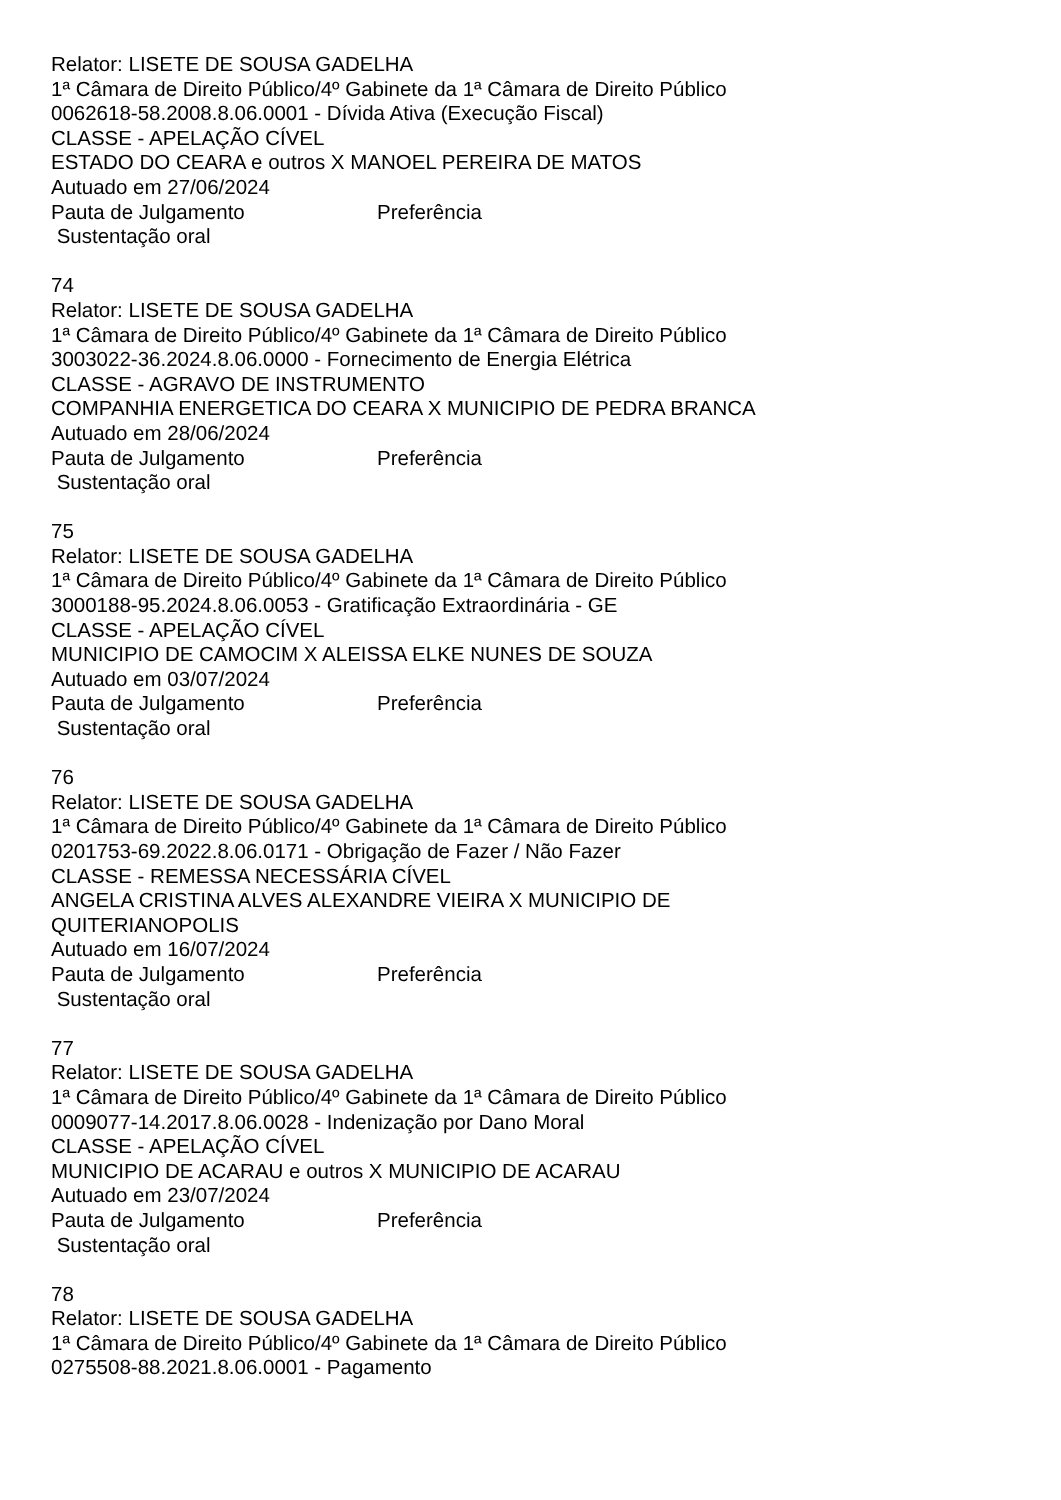Relator: LISETE DE SOUSA GADELHA
1ª Câmara de Direito Público/4º Gabinete da 1ª Câmara de Direito Público
0062618-58.2008.8.06.0001 - Dívida Ativa (Execução Fiscal)
CLASSE - APELAÇÃO CÍVEL
ESTADO DO CEARA e outros X MANOEL PEREIRA DE MATOS
Autuado em 27/06/2024
Pauta de Julgamento Preferência
Sustentação oral
74
Relator: LISETE DE SOUSA GADELHA
1ª Câmara de Direito Público/4º Gabinete da 1ª Câmara de Direito Público
3003022-36.2024.8.06.0000 - Fornecimento de Energia Elétrica
CLASSE - AGRAVO DE INSTRUMENTO
COMPANHIA ENERGETICA DO CEARA X MUNICIPIO DE PEDRA BRANCA
Autuado em 28/06/2024
Pauta de Julgamento Preferência
Sustentação oral
75
Relator: LISETE DE SOUSA GADELHA
1ª Câmara de Direito Público/4º Gabinete da 1ª Câmara de Direito Público
3000188-95.2024.8.06.0053 - Gratificação Extraordinária - GE
CLASSE - APELAÇÃO CÍVEL
MUNICIPIO DE CAMOCIM X ALEISSA ELKE NUNES DE SOUZA
Autuado em 03/07/2024
Pauta de Julgamento Preferência
Sustentação oral
76
Relator: LISETE DE SOUSA GADELHA
1ª Câmara de Direito Público/4º Gabinete da 1ª Câmara de Direito Público
0201753-69.2022.8.06.0171 - Obrigação de Fazer / Não Fazer
CLASSE - REMESSA NECESSÁRIA CÍVEL
ANGELA CRISTINA ALVES ALEXANDRE VIEIRA X MUNICIPIO DE
QUITERIANOPOLIS
Autuado em 16/07/2024
Pauta de Julgamento Preferência
Sustentação oral
77
Relator: LISETE DE SOUSA GADELHA
1ª Câmara de Direito Público/4º Gabinete da 1ª Câmara de Direito Público
0009077-14.2017.8.06.0028 - Indenização por Dano Moral
CLASSE - APELAÇÃO CÍVEL
MUNICIPIO DE ACARAU e outros X MUNICIPIO DE ACARAU
Autuado em 23/07/2024
Pauta de Julgamento Preferência
Sustentação oral
78
Relator: LISETE DE SOUSA GADELHA
1ª Câmara de Direito Público/4º Gabinete da 1ª Câmara de Direito Público
0275508-88.2021.8.06.0001 - Pagamento